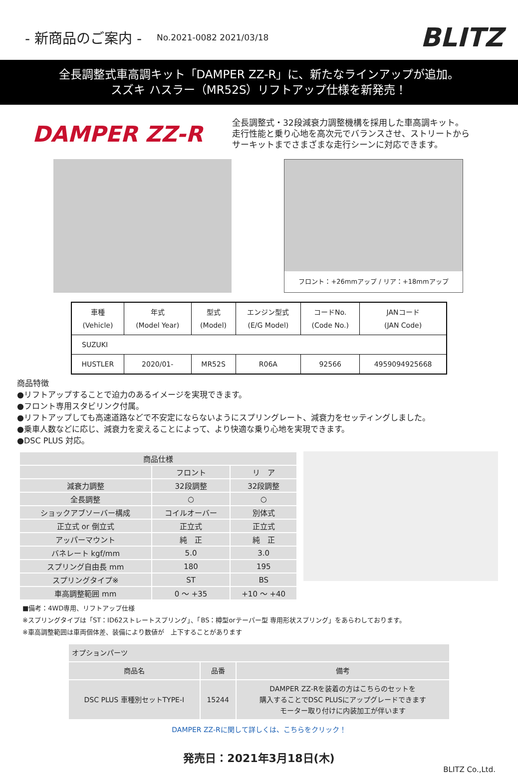- 新商品のご案内 -
No.2021-0082 2021/03/18 BLITZ
全長調整式車高調キット「DAMPER ZZ-R」に、新たなラインアップが追加。
スズキ ハスラー（MR52S）リフトアップ仕様を新発売！
DAMPER ZZ-R
全長調整式・32段減衰力調整機構を採用した車高調キット。
走行性能と乗り心地を高次元でバランスさせ、ストリートから
サーキットまでさまざまな走行シーンに対応できます。
フロント：+26mmアップ / リア：+18mmアップ
| 車種 (Vehicle) | 年式 (Model Year) | 型式 (Model) | エンジン型式 (E/G Model) | コードNo. (Code No.) | JANコード (JAN Code) |
| --- | --- | --- | --- | --- | --- |
| SUZUKI | | | | | |
| HUSTLER | 2020/01- | MR52S | R06A | 92566 | 4959094925668 |
商品特徴
●リフトアップすることで迫力のあるイメージを実現できます。
●フロント専用スタビリンク付属。
●リフトアップしても高速道路などで不安定にならないようにスプリングレート、減衰力をセッティングしました。
●乗車人数などに応じ、減衰力を変えることによって、より快適な乗り心地を実現できます。
●DSC PLUS 対応。
| 商品仕様 | | |
| --- | --- | --- |
| | フロント | リ ア |
| 減衰力調整 | 32段調整 | 32段調整 |
| 全長調整 | ○ | ○ |
| ショックアブソーバー構成 | コイルオーバー | 別体式 |
| 正立式 or 倒立式 | 正立式 | 正立式 |
| アッパーマウント | 純 正 | 純 正 |
| バネレート kgf/mm | 5.0 | 3.0 |
| スプリング自由長 mm | 180 | 195 |
| スプリングタイプ※ | ST | BS |
| 車高調整範囲 mm | 0 ～ +35 | +10 ～ +40 |
■備考：4WD専用、リフトアップ仕様
※スプリングタイプは「ST：ID62ストレートスプリング」、「BS：樽型orテーパー型 専用形状スプリング」をあらわしております。
※車高調整範囲は車両個体差、装備により数値が　上下することがあります
| オプションパーツ | | |
| --- | --- | --- |
| 商品名 | 品番 | 備考 |
| DSC PLUS 車種別セットTYPE-I | 15244 | DAMPER ZZ-Rを装着の方はこちらのセットを 購入することでDSC PLUSにアップグレードできます モーター取り付けに内装加工が伴います |
DAMPER ZZ-Rに関して詳しくは、こちらをクリック！
発売日：2021年3月18日(木)
BLITZ Co.,Ltd.